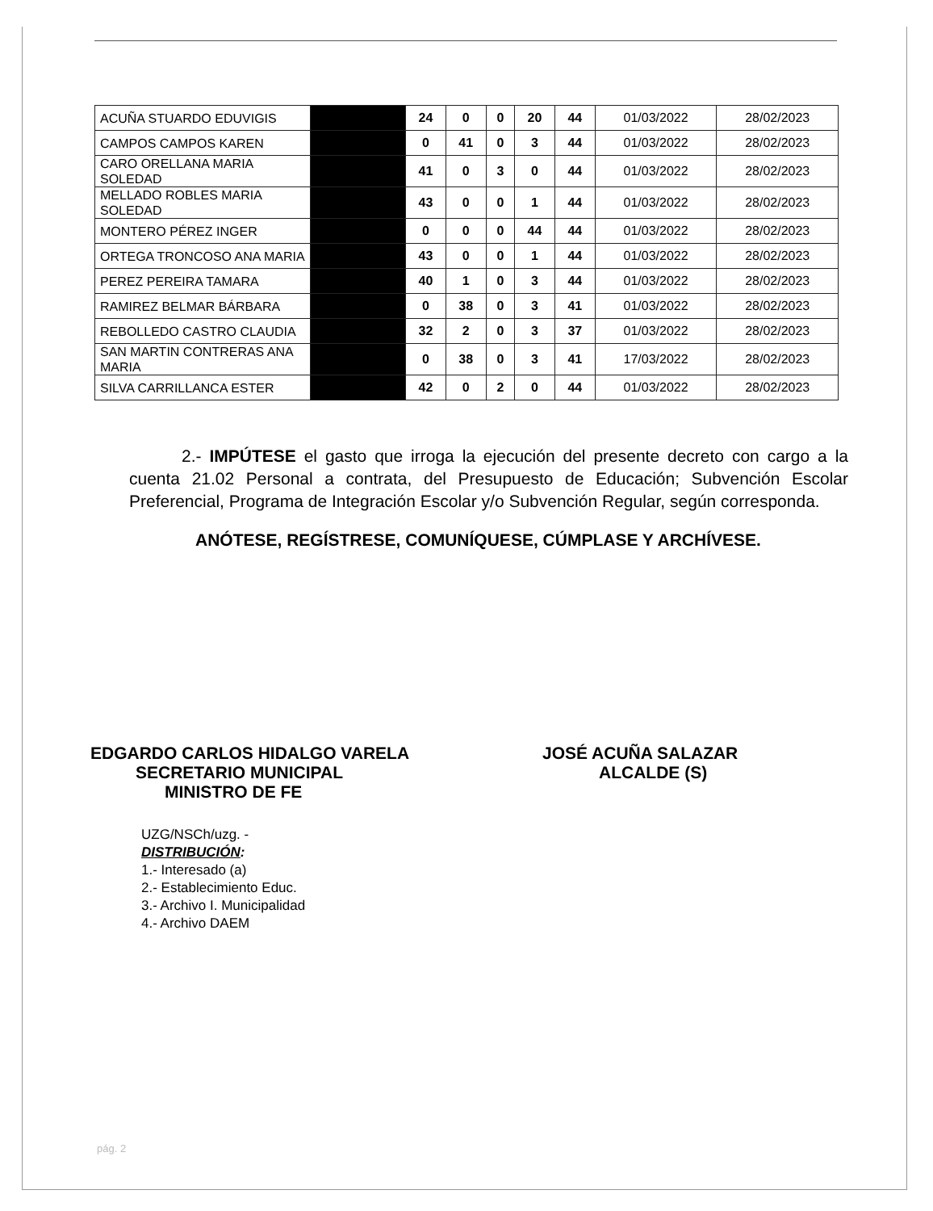| ACUÑA STUARDO EDUVIGIS | | 24 | 0 | 0 | 20 | 44 | 01/03/2022 | 28/02/2023 |
| CAMPOS CAMPOS KAREN | | 0 | 41 | 0 | 3 | 44 | 01/03/2022 | 28/02/2023 |
| CARO ORELLANA MARIA SOLEDAD | | 41 | 0 | 3 | 0 | 44 | 01/03/2022 | 28/02/2023 |
| MELLADO ROBLES MARIA SOLEDAD | | 43 | 0 | 0 | 1 | 44 | 01/03/2022 | 28/02/2023 |
| MONTERO PÉREZ INGER | | 0 | 0 | 0 | 44 | 44 | 01/03/2022 | 28/02/2023 |
| ORTEGA TRONCOSO ANA MARIA | | 43 | 0 | 0 | 1 | 44 | 01/03/2022 | 28/02/2023 |
| PEREZ PEREIRA TAMARA | | 40 | 1 | 0 | 3 | 44 | 01/03/2022 | 28/02/2023 |
| RAMIREZ BELMAR BÁRBARA | | 0 | 38 | 0 | 3 | 41 | 01/03/2022 | 28/02/2023 |
| REBOLLEDO CASTRO CLAUDIA | | 32 | 2 | 0 | 3 | 37 | 01/03/2022 | 28/02/2023 |
| SAN MARTIN CONTRERAS ANA MARIA | | 0 | 38 | 0 | 3 | 41 | 17/03/2022 | 28/02/2023 |
| SILVA CARRILLANCA ESTER | | 42 | 0 | 2 | 0 | 44 | 01/03/2022 | 28/02/2023 |
2.- IMPÚTESE el gasto que irroga la ejecución del presente decreto con cargo a la cuenta 21.02 Personal a contrata, del Presupuesto de Educación; Subvención Escolar Preferencial, Programa de Integración Escolar y/o Subvención Regular, según corresponda.
ANÓTESE, REGÍSTRESE, COMUNÍQUESE, CÚMPLASE Y ARCHÍVESE.
EDGARDO CARLOS HIDALGO VARELA
SECRETARIO MUNICIPAL
MINISTRO DE FE
JOSÉ ACUÑA SALAZAR
ALCALDE (S)
UZG/NSCh/uzg. -
DISTRIBUCIÓN:
1.- Interesado (a)
2.- Establecimiento Educ.
3.- Archivo I. Municipalidad
4.- Archivo DAEM
pág. 2